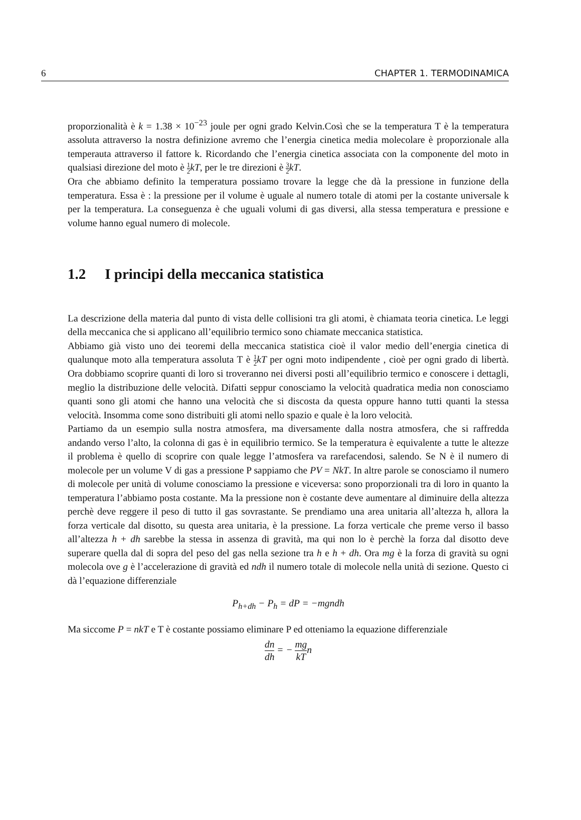6 CHAPTER 1. TERMODINAMICA
proporzionalità è k = 1.38 × 10<sup>−23</sup> joule per ogni grado Kelvin.Così che se la temperatura T è la temperatura assoluta attraverso la nostra definizione avremo che l’energia cinetica media molecolare è proporzionale alla temperauta attraverso il fattore k. Ricordando che l’energia cinetica associata con la componente del moto in qualsiasi direzione del moto è 1 2 kT, per le tre direzioni è 3 2 kT.
Ora che abbiamo definito la temperatura possiamo trovare la legge che dà la pressione in funzione della temperatura. Essa è : la pressione per il volume è uguale al numero totale di atomi per la costante universale k per la temperatura. La conseguenza è che uguali volumi di gas diversi, alla stessa temperatura e pressione e volume hanno egual numero di molecole.
1.2 I principi della meccanica statistica
La descrizione della materia dal punto di vista delle collisioni tra gli atomi, è chiamata teoria cinetica. Le leggi della meccanica che si applicano all’equilibrio termico sono chiamate meccanica statistica.
Abbiamo già visto uno dei teoremi della meccanica statistica cioè il valor medio dell’energia cinetica di qualunque moto alla temperatura assoluta T è 1 2 kT per ogni moto indipendente , cioè per ogni grado di libertà. Ora dobbiamo scoprire quanti di loro si troveranno nei diversi posti all’equilibrio termico e conoscere i dettagli, meglio la distribuzione delle velocità. Difatti seppur conosciamo la velocità quadratica media non conosciamo quanti sono gli atomi che hanno una velocità che si discosta da questa oppure hanno tutti quanti la stessa velocità. Insomma come sono distribuiti gli atomi nello spazio e quale è la loro velocità.
Partiamo da un esempio sulla nostra atmosfera, ma diversamente dalla nostra atmosfera, che si raffredda andando verso l’alto, la colonna di gas è in equilibrio termico. Se la temperatura è equivalente a tutte le altezze il problema è quello di scoprire con quale legge l’atmosfera va rarefacendosi, salendo. Se N è il numero di molecole per un volume V di gas a pressione P sappiamo che PV = NkT. In altre parole se conosciamo il numero di molecole per unità di volume conosciamo la pressione e viceversa: sono proporzionali tra di loro in quanto la temperatura l’abbiamo posta costante. Ma la pressione non è costante deve aumentare al diminuire della altezza perchè deve reggere il peso di tutto il gas sovrastante. Se prendiamo una area unitaria all’altezza h, allora la forza verticale dal disotto, su questa area unitaria, è la pressione. La forza verticale che preme verso il basso all’altezza h + dh sarebbe la stessa in assenza di gravità, ma qui non lo è perchè la forza dal disotto deve superare quella dal di sopra del peso del gas nella sezione tra h e h + dh. Ora mg è la forza di gravità su ogni molecola ove g è l’accelerazione di gravità ed ndh il numero totale di molecole nella unità di sezione. Questo ci dà l’equazione differenziale
P<sub>h+dh</sub> − P<sub>h</sub> = dP = −mgndh
Ma siccome P = nkT e T è costante possiamo eliminare P ed otteniamo la equazione differenziale
dn dh = − mg kTn